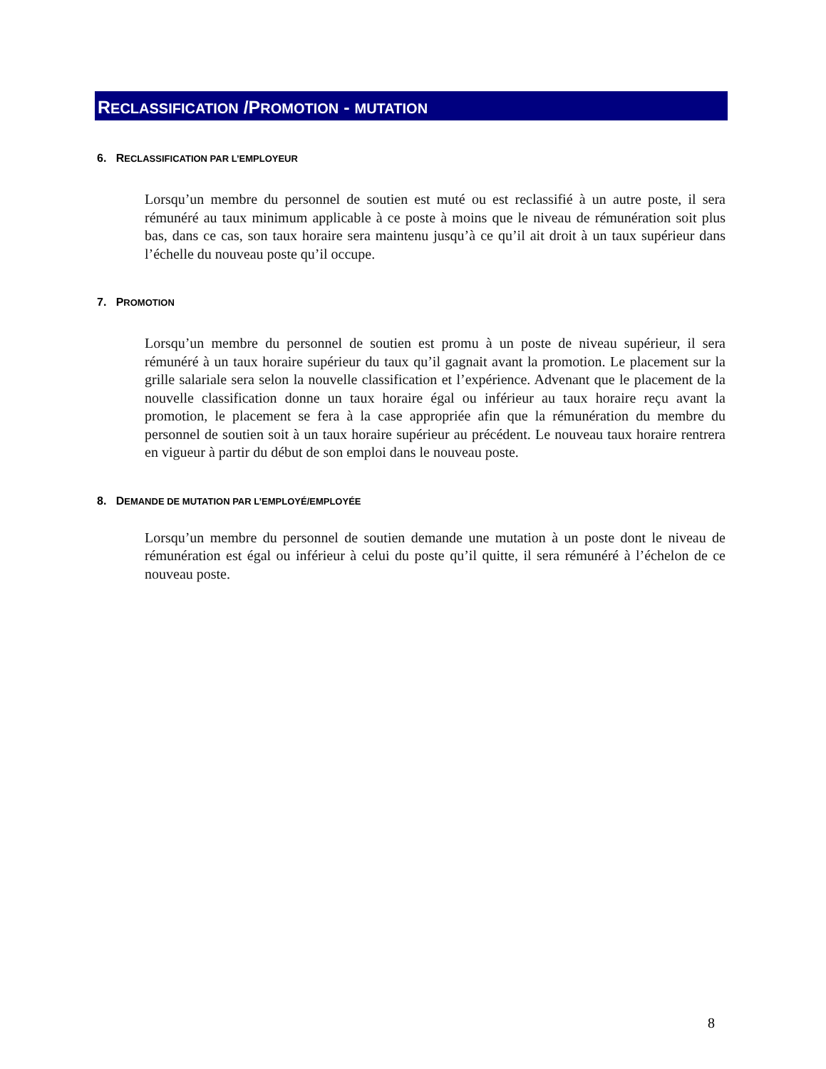RECLASSIFICATION /PROMOTION - MUTATION
6. RECLASSIFICATION PAR L’EMPLOYEUR
Lorsqu’un membre du personnel de soutien est muté ou est reclassifié à un autre poste, il sera rémunéré au taux minimum applicable à ce poste à moins que le niveau de rémunération soit plus bas, dans ce cas, son taux horaire sera maintenu jusqu’à ce qu’il ait droit à un taux supérieur dans l’échelle du nouveau poste qu’il occupe.
7. PROMOTION
Lorsqu’un membre du personnel de soutien est promu à un poste de niveau supérieur, il sera rémunéré à un taux horaire supérieur du taux qu’il gagnait avant la promotion. Le placement sur la grille salariale sera selon la nouvelle classification et l’expérience. Advenant que le placement de la nouvelle classification donne un taux horaire égal ou inférieur au taux horaire reçu avant la promotion, le placement se fera à la case appropriée afin que la rémunération du membre du personnel de soutien soit à un taux horaire supérieur au précédent. Le nouveau taux horaire rentrera en vigueur à partir du début de son emploi dans le nouveau poste.
8. DEMANDE DE MUTATION PAR L’EMPLOYÉ/EMPLOYÉE
Lorsqu’un membre du personnel de soutien demande une mutation à un poste dont le niveau de rémunération est égal ou inférieur à celui du poste qu’il quitte, il sera rémunéré à l’échelon de ce nouveau poste.
8